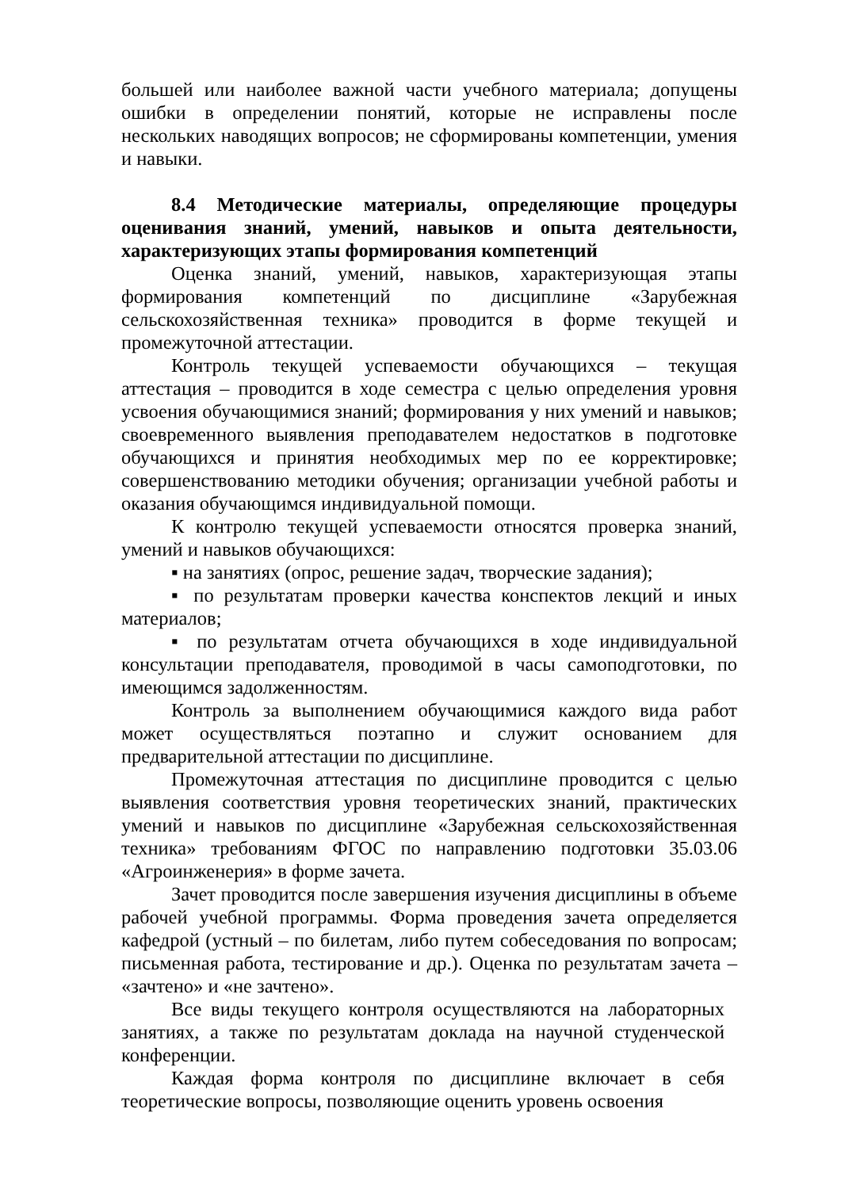большей или наиболее важной части учебного материала; допущены ошибки в определении понятий, которые не исправлены после нескольких наводящих вопросов; не сформированы компетенции, умения и навыки.
8.4 Методические материалы, определяющие процедуры оценивания знаний, умений, навыков и опыта деятельности, характеризующих этапы формирования компетенций
Оценка знаний, умений, навыков, характеризующая этапы формирования компетенций по дисциплине «Зарубежная сельскохозяйственная техника» проводится в форме текущей и промежуточной аттестации.
Контроль текущей успеваемости обучающихся – текущая аттестация – проводится в ходе семестра с целью определения уровня усвоения обучающимися знаний; формирования у них умений и навыков; своевременного выявления преподавателем недостатков в подготовке обучающихся и принятия необходимых мер по ее корректировке; совершенствованию методики обучения; организации учебной работы и оказания обучающимся индивидуальной помощи.
К контролю текущей успеваемости относятся проверка знаний, умений и навыков обучающихся:
▪ на занятиях (опрос, решение задач, творческие задания);
▪ по результатам проверки качества конспектов лекций и иных материалов;
▪ по результатам отчета обучающихся в ходе индивидуальной консультации преподавателя, проводимой в часы самоподготовки, по имеющимся задолженностям.
Контроль за выполнением обучающимися каждого вида работ может осуществляться поэтапно и служит основанием для предварительной аттестации по дисциплине.
Промежуточная аттестация по дисциплине проводится с целью выявления соответствия уровня теоретических знаний, практических умений и навыков по дисциплине «Зарубежная сельскохозяйственная техника» требованиям ФГОС по направлению подготовки 35.03.06 «Агроинженерия» в форме зачета.
Зачет проводится после завершения изучения дисциплины в объеме рабочей учебной программы. Форма проведения зачета определяется кафедрой (устный – по билетам, либо путем собеседования по вопросам; письменная работа, тестирование и др.). Оценка по результатам зачета – «зачтено» и «не зачтено».
Все виды текущего контроля осуществляются на лабораторных занятиях, а также по результатам доклада на научной студенческой конференции.
Каждая форма контроля по дисциплине включает в себя теоретические вопросы, позволяющие оценить уровень освоения